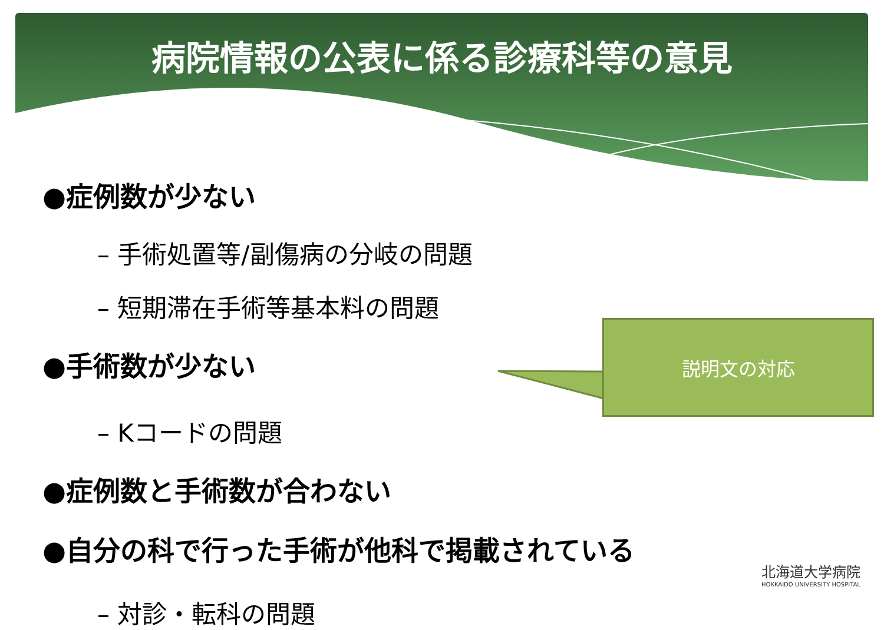病院情報の公表に係る診療科等の意見
●症例数が少ない
– 手術処置等/副傷病の分岐の問題
– 短期滞在手術等基本料の問題
●手術数が少ない
– Kコードの問題
●症例数と手術数が合わない
●自分の科で行った手術が他科で掲載されている
– 対診・転科の問題
説明文の対応
北海道大学病院
HOKKAIDO UNIVERSITY HOSPITAL